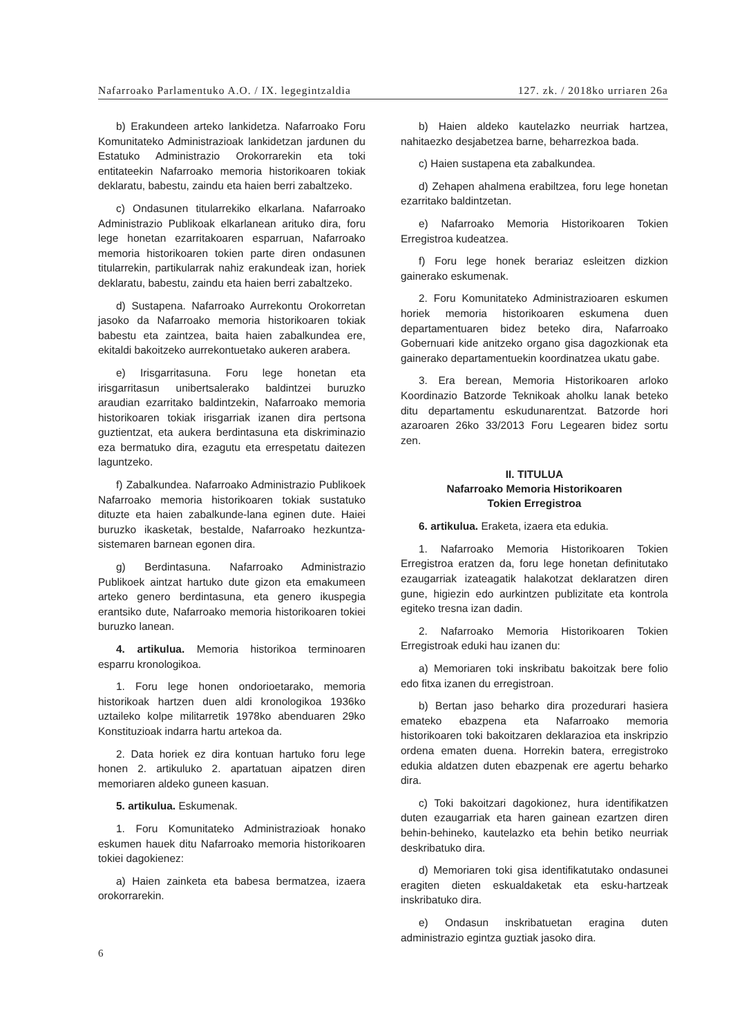Nafarroako Parlamentuko A.O. / IX. legegintzaldia 127. zk. / 2018ko urriaren 26a
b) Erakundeen arteko lankidetza. Nafarroako Foru Komunitateko Administrazioak lankidetzan jardunen du Estatuko Administrazio Orokorrarekin eta toki entitateekin Nafarroako memoria historikoaren tokiak deklaratu, babestu, zaindu eta haien berri zabaltzeko.
c) Ondasunen titularrekiko elkarlana. Nafarroako Administrazio Publikoak elkarlanean arituko dira, foru lege honetan ezarritakoaren esparruan, Nafarroako memoria historikoaren tokien parte diren ondasunen titularrekin, partikularrak nahiz erakundeak izan, horiek deklaratu, babestu, zaindu eta haien berri zabaltzeko.
d) Sustapena. Nafarroako Aurrekontu Orokorretan jasoko da Nafarroako memoria historikoaren tokiak babestu eta zaintzea, baita haien zabalkundea ere, ekitaldi bakoitzeko aurrekontuetako aukeren arabera.
e) Irisgarritasuna. Foru lege honetan eta irisgarritasun unibertsalerako baldintzei buruzko araudian ezarritako baldintzekin, Nafarroako memoria historikoaren tokiak irisgarriak izanen dira pertsona guztientzat, eta aukera berdintasuna eta diskriminazio eza bermatuko dira, ezagutu eta errespetatu daitezen laguntzeko.
f) Zabalkundea. Nafarroako Administrazio Publikoek Nafarroako memoria historikoaren tokiak sustatuko dituzte eta haien zabalkunde-lana eginen dute. Haiei buruzko ikasketak, bestalde, Nafarroako hezkuntza-sistemaren barnean egonen dira.
g) Berdintasuna. Nafarroako Administrazio Publikoek aintzat hartuko dute gizon eta emakumeen arteko genero berdintasuna, eta genero ikuspegia erantsiko dute, Nafarroako memoria historikoaren tokiei buruzko lanean.
4. artikulua. Memoria historikoa terminoaren esparru kronologikoa.
1. Foru lege honen ondorioetarako, memoria historikoak hartzen duen aldi kronologikoa 1936ko uztaileko kolpe militarretik 1978ko abenduaren 29ko Konstituzioak indarra hartu artekoa da.
2. Data horiek ez dira kontuan hartuko foru lege honen 2. artikuluko 2. apartatuan aipatzen diren memoriaren aldeko guneen kasuan.
5. artikulua. Eskumenak.
1. Foru Komunitateko Administrazioak honako eskumen hauek ditu Nafarroako memoria historikoaren tokiei dagokienez:
a) Haien zainketa eta babesa bermatzea, izaera orokorrarekin.
b) Haien aldeko kautelazko neurriak hartzea, nahitaezko desjabetzea barne, beharrezkoa bada.
c) Haien sustapena eta zabalkundea.
d) Zehapen ahalmena erabiltzea, foru lege honetan ezarritako baldintzetan.
e) Nafarroako Memoria Historikoaren Tokien Erregistroa kudeatzea.
f) Foru lege honek berariaz esleitzen dizkion gainerako eskumenak.
2. Foru Komunitateko Administrazioaren eskumen horiek memoria historikoaren eskumena duen departamentuaren bidez beteko dira, Nafarroako Gobernuari kide anitzeko organo gisa dagozkionak eta gainerako departamentuekin koordinatzea ukatu gabe.
3. Era berean, Memoria Historikoaren arloko Koordinazio Batzorde Teknikoak aholku lanak beteko ditu departamentu eskudunarentzat. Batzorde hori azaroaren 26ko 33/2013 Foru Legearen bidez sortu zen.
II. TITULUA
Nafarroako Memoria Historikoaren
Tokien Erregistroa
6. artikulua. Eraketa, izaera eta edukia.
1. Nafarroako Memoria Historikoaren Tokien Erregistroa eratzen da, foru lege honetan definitutako ezaugarriak izateagatik halakotzat deklaratzen diren gune, higiezin edo aurkintzen publizitate eta kontrola egiteko tresna izan dadin.
2. Nafarroako Memoria Historikoaren Tokien Erregistroak eduki hau izanen du:
a) Memoriaren toki inskribatu bakoitzak bere folio edo fitxa izanen du erregistroan.
b) Bertan jaso beharko dira prozedurari hasiera emateko ebazpena eta Nafarroako memoria historikoaren toki bakoitzaren deklarazioa eta inskripzio ordena ematen duena. Horrekin batera, erregistroko edukia aldatzen duten ebazpenak ere agertu beharko dira.
c) Toki bakoitzari dagokionez, hura identifikatzen duten ezaugarriak eta haren gainean ezartzen diren behin-behineko, kautelazko eta behin betiko neurriak deskribatuko dira.
d) Memoriaren toki gisa identifikatutako ondasunei eragiten dieten eskualdaketak eta esku-hartzeak inskribatuko dira.
e) Ondasun inskribatuetan eragina duten administrazio egintza guztiak jasoko dira.
6